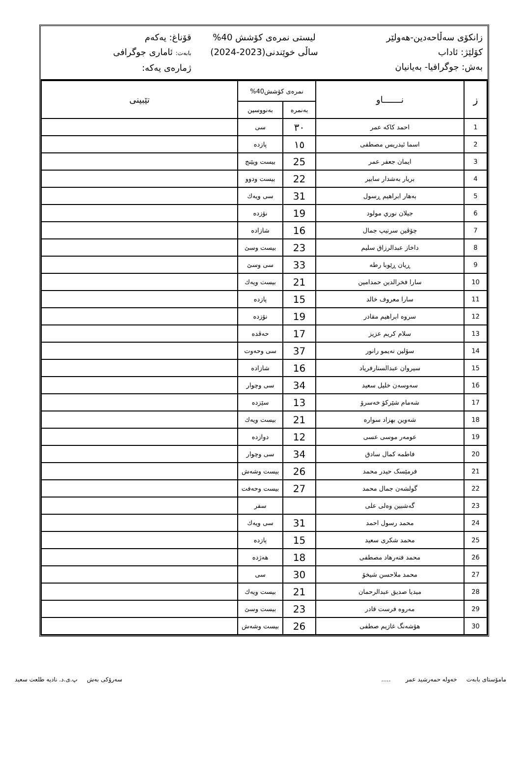زانكۆی سەڵاحەدین-هەولێر
كۆلێژ: ئاداب
بەش: جوگرافیا- بەیانیان
لیستی نمرەی كۆشش 40%
ساڵی خوێندنی(2023-2024)
قۆناغ: یەكەم
بابەت: ئاماری جوگرافی
ژمارەی یەكە:
| ز | نـــــــاو | نمرەی كۆشش40% | | تێبینی |
| --- | --- | --- | --- | --- |
| | | بەنمرە | بەنووسین | |
| 1 | احمد كاكە عمر | ٣٠ | سی | |
| 2 | اسما ئیدریس مصطفى | ١٥ | پازدە | |
| 3 | ایمان جعفر عمر | 25 | بیست وپێنج | |
| 4 | بریار بەشدار سابیر | 22 | بیست ودوو | |
| 5 | بەهار ابراهیم ڕسول | 31 | سی ویەك | |
| 6 | جیلان نوري مولود | 19 | نۆزدە | |
| 7 | چۆڤین سرتیپ جمال | 16 | شازادە | |
| 8 | داخاز عبدالرزاق سلیم | 23 | بیست وسێ | |
| 9 | ڕیان ڕێوبا رطە | 33 | سی وسێ | |
| 10 | سارا فخرالدین حمدامین | 21 | بیست ویەك | |
| 11 | سارا معروف خالد | 15 | پازدە | |
| 12 | سروە ابراهیم مقادر | 19 | نۆزدە | |
| 13 | سلام كریم عزیز | 17 | حەڤدە | |
| 14 | سۆلین تەیمو رانور | 37 | سی وحەوت | |
| 15 | سیروان عبدالستارفریاد | 16 | شازادە | |
| 16 | سەوسەن خلیل سعید | 34 | سی وچوار | |
| 17 | شەمام شێركۆ خەسرۆ | 13 | سێزدە | |
| 18 | شەوین بهزاد سوارە | 21 | بیست ویەك | |
| 19 | عومەر موسى عسی | 12 | دوازدە | |
| 20 | فاطمە كمال سادق | 34 | سی وچوار | |
| 21 | فرمێسک حیدر محمد | 26 | بیست وشەش | |
| 22 | گولشەن جمال محمد | 27 | بیست وحەفت | |
| 23 | گەشبین وەلی علی | | سفر | |
| 24 | محمد رسول احمد | 31 | سی ویەك | |
| 25 | محمد شكری سعید | 15 | پازدە | |
| 26 | محمد فتەرهاد مصطفى | 18 | هەژدە | |
| 27 | محمد ملاحسن شیخۆ | 30 | سی | |
| 28 | میدیا صدیق عبدالرحمان | 21 | بیست ویەك | |
| 29 | مەروە فرست قادر | 23 | بیست وسێ | |
| 30 | هۆشەنگ غازیم صطفى | 26 | بیست وشەش | |
مامۆستای بابەت خەولە حمەرشید عمر .....
سەرۆكی بەش پ.ی.د. نادیە طلعت سعید